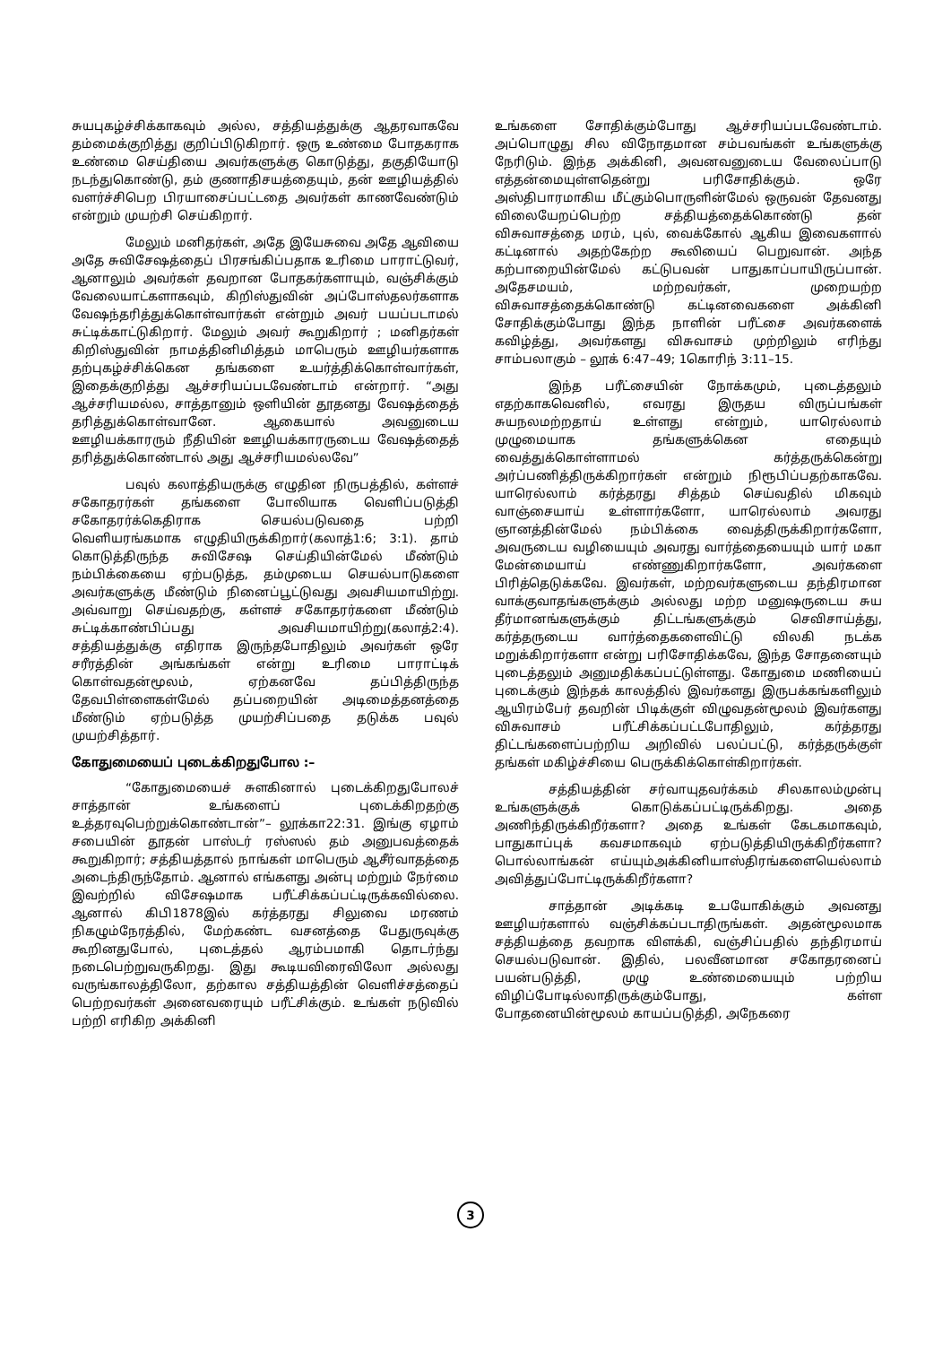சுயபுகழ்ச்சிக்காகவும் அல்ல, சத்தியத்துக்கு ஆதரவாகவே தம்மைக்குறித்து குறிப்பிடுகிறார். ஒரு உண்மை போதகராக உண்மை செய்தியை அவர்களுக்கு கொடுத்து, தகுதியோடு நடந்துகொண்டு, தம் குணாதிசயத்தையும், தன் ஊழியத்தில் வளர்ச்சிபெற பிரயாசைப்பட்டதை அவர்கள் காணவேண்டும் என்றும் முயற்சி செய்கிறார்.
மேலும் மனிதர்கள், அதே இயேசுவை அதே ஆவியை அதே சுவிசேஷத்தைப் பிரசங்கிப்பதாக உரிமை பாராட்டுவர், ஆனாலும் அவர்கள் தவறான போதகர்களாயும், வஞ்சிக்கும் வேலையாட்களாகவும், கிறிஸ்துவின் அப்போஸ்தலர்களாக வேஷந்தரித்துக்கொள்வார்கள் என்றும் அவர் பயப்படாமல் சுட்டிக்காட்டுகிறார். மேலும் அவர் கூறுகிறார் ; மனிதர்கள் கிறிஸ்துவின் நாமத்தினிமித்தம் மாபெரும் ஊழியர்களாக தற்புகழ்ச்சிக்கென தங்களை உயர்த்திக்கொள்வார்கள், இதைக்குறித்து ஆச்சரியப்படவேண்டாம் என்றார். “அது ஆச்சரியமல்ல, சாத்தானும் ஒளியின் தூதனது வேஷத்தைத் தரித்துக்கொள்வானே. ஆகையால் அவனுடைய ஊழியக்காரரும் நீதியின் ஊழியக்காரருடைய வேஷத்தைத் தரித்துக்கொண்டால் அது ஆச்சரியமல்லவே”
பவுல் கலாத்தியருக்கு எழுதின நிருபத்தில், கள்ளச் சகோதரர்கள் தங்களை போலியாக வெளிப்படுத்தி சகோதரர்க்கெதிராக செயல்படுவதை பற்றி வெளியரங்கமாக எழுதியிருக்கிறார்(கலாத்1:6; 3:1). தாம் கொடுத்திருந்த சுவிசேஷ செய்தியின்மேல் மீண்டும் நம்பிக்கையை ஏற்படுத்த, தம்முடைய செயல்பாடுகளை அவர்களுக்கு மீண்டும் நினைப்பூட்டுவது அவசியமாயிற்று. அவ்வாறு செய்வதற்கு, கள்ளச் சகோதரர்களை மீண்டும் சுட்டிக்காண்பிப்பது அவசியமாயிற்று(கலாத்2:4). சத்தியத்துக்கு எதிராக இருந்தபோதிலும் அவர்கள் ஒரே சரீரத்தின் அங்கங்கள் என்று உரிமை பாராட்டிக் கொள்வதன்மூலம், ஏற்கனவே தப்பித்திருந்த தேவபிள்ளைகள்மேல் தப்பறையின் அடிமைத்தனத்தை மீண்டும் ஏற்படுத்த முயற்சிப்பதை தடுக்க பவுல் முயற்சித்தார்.
கோதுமையைப் புடைக்கிறதுபோல :–
“கோதுமையைச் சுளகினால் புடைக்கிறதுபோலச் சாத்தான் உங்களைப் புடைக்கிறதற்கு உத்தரவுபெற்றுக்கொண்டான்”– லூக்கா22:31. இங்கு ஏழாம் சபையின் தூதன் பாஸ்டர் ரஸ்ஸல் தம் அனுபவத்தைக் கூறுகிறார்; சத்தியத்தால் நாங்கள் மாபெரும் ஆசீர்வாதத்தை அடைந்திருந்தோம். ஆனால் எங்களது அன்பு மற்றும் நேர்மை இவற்றில் விசேஷமாக பரீட்சிக்கப்பட்டிருக்கவில்லை. ஆனால் கிபி1878இல் கர்த்தரது சிலுவை மரணம் நிகழும்நேரத்தில், மேற்கண்ட வசனத்தை பேதுருவுக்கு கூறினதுபோல், புடைத்தல் ஆரம்பமாகி தொடர்ந்து நடைபெற்றுவருகிறது. இது கூடியவிரைவிலோ அல்லது வருங்காலத்திலோ, தற்கால சத்தியத்தின் வெளிச்சத்தைப் பெற்றவர்கள் அனைவரையும் பரீட்சிக்கும். உங்கள் நடுவில் பற்றி எரிகிற அக்கினி
உங்களை சோதிக்கும்போது ஆச்சரியப்படவேண்டாம். அப்பொழுது சில விநோதமான சம்பவங்கள் உங்களுக்கு நேரிடும். இந்த அக்கினி, அவனவனுடைய வேலைப்பாடு எத்தன்மையுள்ளதென்று பரிசோதிக்கும். ஒரே அஸ்திபாரமாகிய மீட்கும்பொருளின்மேல் ஒருவன் தேவனது விலையேறப்பெற்ற சத்தியத்தைக்கொண்டு தன் விசுவாசத்தை மரம், புல், வைக்கோல் ஆகிய இவைகளால் கட்டினால் அதற்கேற்ற கூலியைப் பெறுவான். அந்த கற்பாறையின்மேல் கட்டுபவன் பாதுகாப்பாயிருப்பான். அதேசமயம், மற்றவர்கள், முறையற்ற விசுவாசத்தைக்கொண்டு கட்டினவைகளை அக்கினி சோதிக்கும்போது இந்த நாளின் பரீட்சை அவர்களைக் கவிழ்த்து, அவர்களது விசுவாசம் முற்றிலும் எரிந்து சாம்பலாகும் – லூக் 6:47–49; 1கொரிந் 3:11–15.
இந்த பரீட்சையின் நோக்கமும், புடைத்தலும் எதற்காகவெனில், எவரது இருதய விருப்பங்கள் சுயநலமற்றதாய் உள்ளது என்றும், யாரெல்லாம் முழுமையாக தங்களுக்கென எதையும் வைத்துக்கொள்ளாமல் கர்த்தருக்கென்று அர்ப்பணித்திருக்கிறார்கள் என்றும் நிரூபிப்பதற்காகவே. யாரெல்லாம் கர்த்தரது சித்தம் செய்வதில் மிகவும் வாஞ்சையாய் உள்ளார்களோ, யாரெல்லாம் அவரது ஞானத்தின்மேல் நம்பிக்கை வைத்திருக்கிறார்களோ, அவருடைய வழியையும் அவரது வார்த்தையையும் யார் மகா மேன்மையாய் எண்ணுகிறார்களோ, அவர்களை பிரித்தெடுக்கவே. இவர்கள், மற்றவர்களுடைய தந்திரமான வாக்குவாதங்களுக்கும் அல்லது மற்ற மனுஷருடைய சுய தீர்மானங்களுக்கும் திட்டங்களுக்கும் செவிசாய்த்து, கர்த்தருடைய வார்த்தைகளைவிட்டு விலகி நடக்க மறுக்கிறார்களா என்று பரிசோதிக்கவே, இந்த சோதனையும் புடைத்தலும் அனுமதிக்கப்பட்டுள்ளது. கோதுமை மணியைப் புடைக்கும் இந்தக் காலத்தில் இவர்களது இருபக்கங்களிலும் ஆயிரம்பேர் தவறின் பிடிக்குள் விழுவதன்மூலம் இவர்களது விசுவாசம் பரீட்சிக்கப்பட்டபோதிலும், கர்த்தரது திட்டங்களைப்பற்றிய அறிவில் பலப்பட்டு, கர்த்தருக்குள் தங்கள் மகிழ்ச்சியை பெருக்கிக்கொள்கிறார்கள்.
சத்தியத்தின் சர்வாயுதவர்க்கம் சிலகாலம்முன்பு உங்களுக்குக் கொடுக்கப்பட்டிருக்கிறது. அதை அணிந்திருக்கிறீர்களா? அதை உங்கள் கேடகமாகவும், பாதுகாப்புக் கவசமாகவும் ஏற்படுத்தியிருக்கிறீர்களா? பொல்லாங்கன் எய்யும்அக்கினியாஸ்திரங்களையெல்லாம் அவித்துப்போட்டிருக்கிறீர்களா?
சாத்தான் அடிக்கடி உபயோகிக்கும் அவனது ஊழியர்களால் வஞ்சிக்கப்படாதிருங்கள். அதன்மூலமாக சத்தியத்தை தவறாக விளக்கி, வஞ்சிப்பதில் தந்திரமாய் செயல்படுவான். இதில், பலவீனமான சகோதரனைப் பயன்படுத்தி, முழு உண்மையையும் பற்றிய விழிப்போடில்லாதிருக்கும்போது, கள்ள போதனையின்மூலம் காயப்படுத்தி, அநேகரை
3